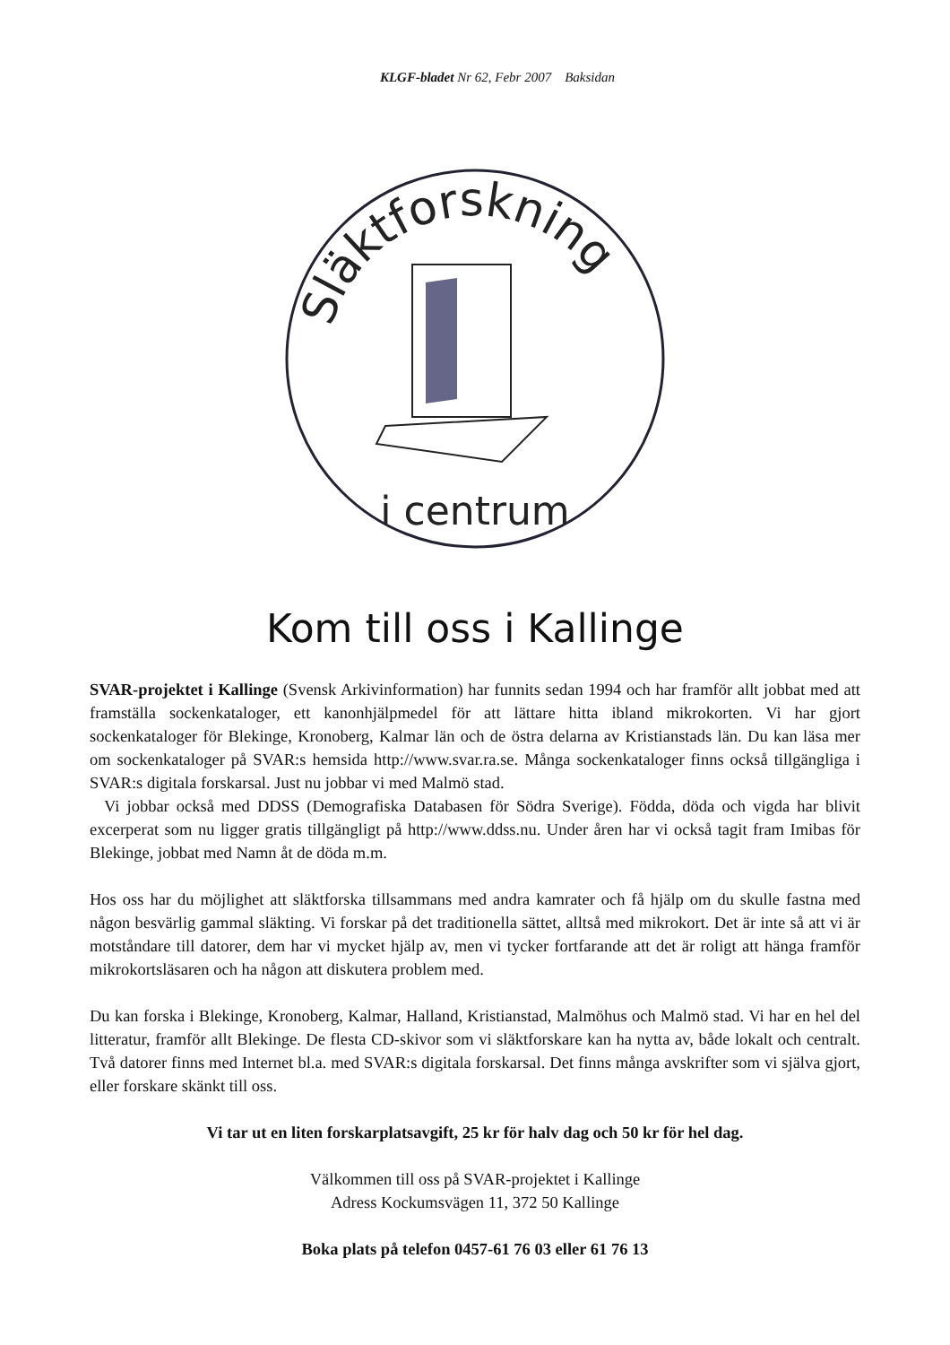KLGF-bladet Nr 62, Febr 2007 Baksidan
Släktforskning
i centrum
Kom till oss i Kallinge
SVAR-projektet i Kallinge (Svensk Arkivinformation) har funnits sedan 1994 och har framför allt jobbat med att framställa sockenkataloger, ett kanonhjälpmedel för att lättare hitta ibland mikrokorten. Vi har gjort sockenkataloger för Blekinge, Kronoberg, Kalmar län och de östra delarna av Kristianstads län. Du kan läsa mer om sockenkataloger på SVAR:s hemsida http://www.svar.ra.se. Många sockenkataloger finns också tillgängliga i SVAR:s digitala forskarsal. Just nu jobbar vi med Malmö stad.
Vi jobbar också med DDSS (Demografiska Databasen för Södra Sverige). Födda, döda och vigda har blivit excerperat som nu ligger gratis tillgängligt på http://www.ddss.nu. Under åren har vi också tagit fram Imibas för Blekinge, jobbat med Namn åt de döda m.m.
Hos oss har du möjlighet att släktforska tillsammans med andra kamrater och få hjälp om du skulle fastna med någon besvärlig gammal släkting. Vi forskar på det traditionella sättet, alltså med mikrokort. Det är inte så att vi är motståndare till datorer, dem har vi mycket hjälp av, men vi tycker fortfarande att det är roligt att hänga framför mikrokortsläsaren och ha någon att diskutera problem med.
Du kan forska i Blekinge, Kronoberg, Kalmar, Halland, Kristianstad, Malmöhus och Malmö stad. Vi har en hel del litteratur, framför allt Blekinge. De flesta CD-skivor som vi släktforskare kan ha nytta av, både lokalt och centralt. Två datorer finns med Internet bl.a. med SVAR:s digitala forskarsal. Det finns många avskrifter som vi själva gjort, eller forskare skänkt till oss.
Vi tar ut en liten forskarplatsavgift, 25 kr för halv dag och 50 kr för hel dag.
Välkommen till oss på SVAR-projektet i Kallinge
Adress Kockumsvägen 11, 372 50 Kallinge
Boka plats på telefon 0457-61 76 03 eller 61 76 13